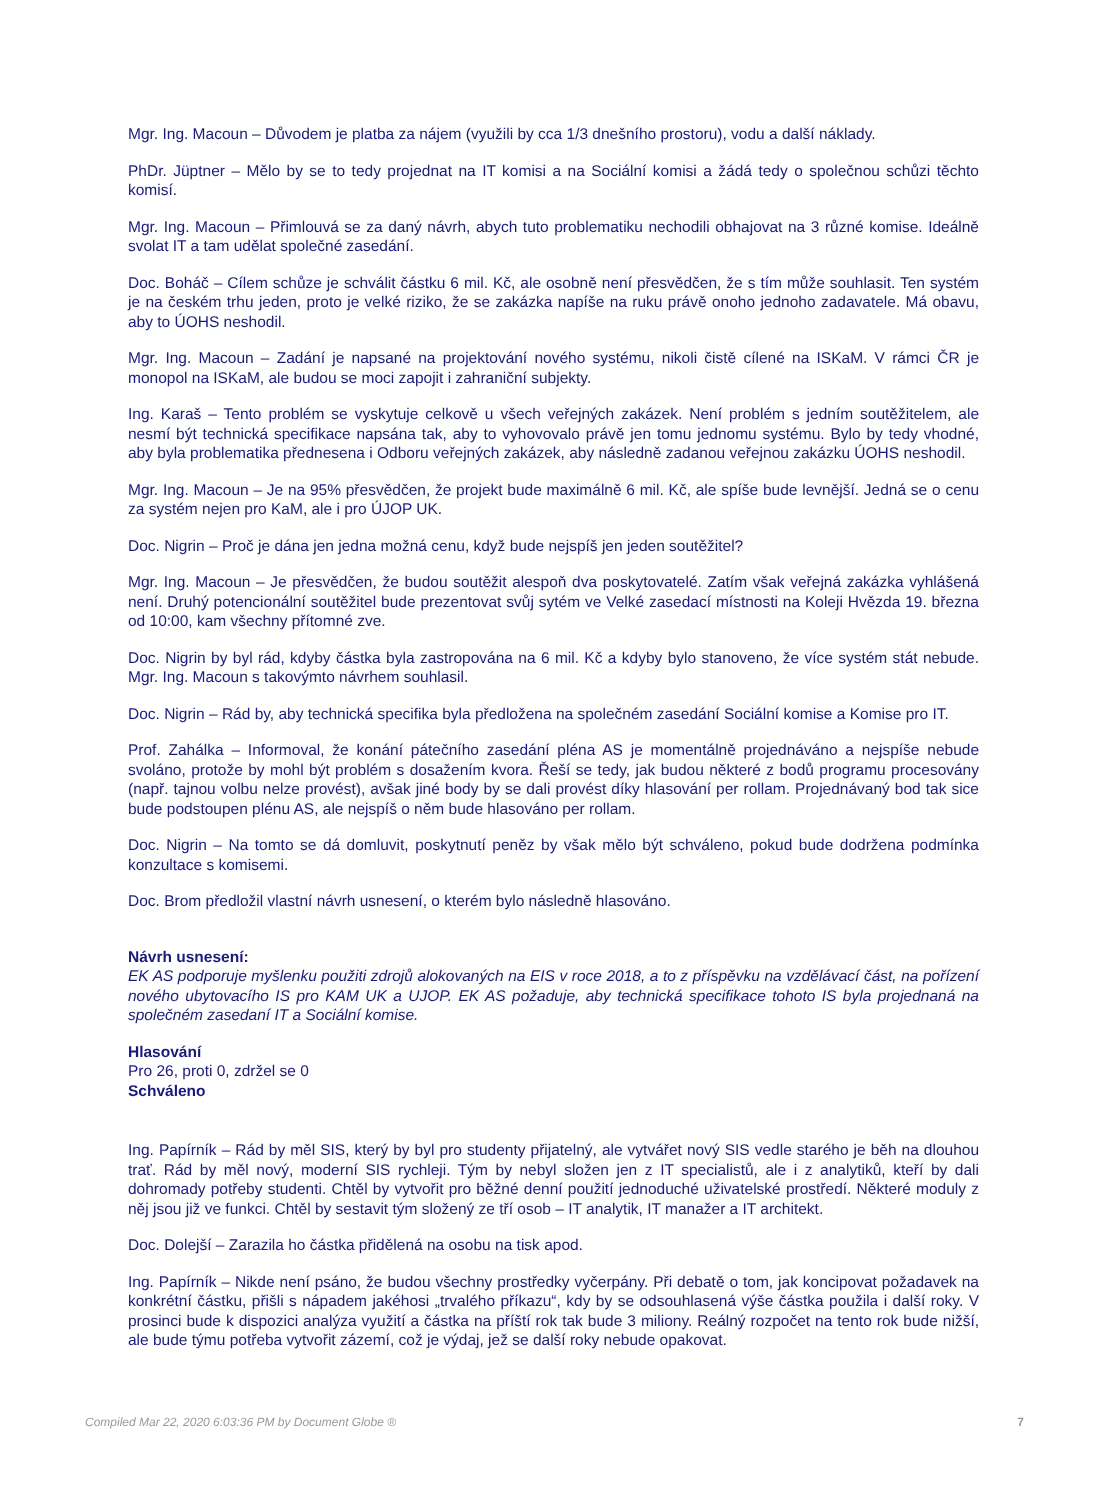Mgr. Ing. Macoun – Důvodem je platba za nájem (využili by cca 1/3 dnešního prostoru), vodu a další náklady.
PhDr. Jüptner – Mělo by se to tedy projednat na IT komisi a na Sociální komisi a žádá tedy o společnou schůzi těchto komisí.
Mgr. Ing. Macoun – Přimlouvá se za daný návrh, abych tuto problematiku nechodili obhajovat na 3 různé komise. Ideálně svolat IT a tam udělat společné zasedání.
Doc. Boháč – Cílem schůze je schválit částku 6 mil. Kč, ale osobně není přesvědčen, že s tím může souhlasit. Ten systém je na českém trhu jeden, proto je velké riziko, že se zakázka napíše na ruku právě onoho jednoho zadavatele. Má obavu, aby to ÚOHS neshodil.
Mgr. Ing. Macoun – Zadání je napsané na projektování nového systému, nikoli čistě cílené na ISKaM. V rámci ČR je monopol na ISKaM, ale budou se moci zapojit i zahraniční subjekty.
Ing. Karaš – Tento problém se vyskytuje celkově u všech veřejných zakázek. Není problém s jedním soutěžitelem, ale nesmí být technická specifikace napsána tak, aby to vyhovovalo právě jen tomu jednomu systému. Bylo by tedy vhodné, aby byla problematika přednesena i Odboru veřejných zakázek, aby následně zadanou veřejnou zakázku ÚOHS neshodil.
Mgr. Ing. Macoun – Je na 95% přesvědčen, že projekt bude maximálně 6 mil. Kč, ale spíše bude levnější. Jedná se o cenu za systém nejen pro KaM, ale i pro ÚJOP UK.
Doc. Nigrin – Proč je dána jen jedna možná cenu, když bude nejspíš jen jeden soutěžitel?
Mgr. Ing. Macoun – Je přesvědčen, že budou soutěžit alespoň dva poskytovatelé. Zatím však veřejná zakázka vyhlášená není. Druhý potencionální soutěžitel bude prezentovat svůj sytém ve Velké zasedací místnosti na Koleji Hvězda 19. března od 10:00, kam všechny přítomné zve.
Doc. Nigrin by byl rád, kdyby částka byla zastropována na 6 mil. Kč a kdyby bylo stanoveno, že více systém stát nebude. Mgr. Ing. Macoun s takovýmto návrhem souhlasil.
Doc. Nigrin – Rád by, aby technická specifika byla předložena na společném zasedání Sociální komise a Komise pro IT.
Prof. Zahálka – Informoval, že konání pátečního zasedání pléna AS je momentálně projednáváno a nejspíše nebude svoláno, protože by mohl být problém s dosažením kvora. Řeší se tedy, jak budou některé z bodů programu procesovány (např. tajnou volbu nelze provést), avšak jiné body by se dali provést díky hlasování per rollam. Projednávaný bod tak sice bude podstoupen plénu AS, ale nejspíš o něm bude hlasováno per rollam.
Doc. Nigrin – Na tomto se dá domluvit, poskytnutí peněz by však mělo být schváleno, pokud bude dodržena podmínka konzultace s komisemi.
Doc. Brom předložil vlastní návrh usnesení, o kterém bylo následně hlasováno.
Návrh usnesení:
EK AS podporuje myšlenku použiti zdrojů alokovaných na EIS v roce 2018, a to z příspěvku na vzdělávací část, na pořízení nového ubytovacího IS pro KAM UK a UJOP. EK AS požaduje, aby technická specifikace tohoto IS byla projednaná na společném zasedaní IT a Sociální komise.
Hlasování
Pro 26, proti 0, zdržel se 0
Schváleno
Ing. Papírník – Rád by měl SIS, který by byl pro studenty přijatelný, ale vytvářet nový SIS vedle starého je běh na dlouhou trať. Rád by měl nový, moderní SIS rychleji. Tým by nebyl složen jen z IT specialistů, ale i z analytiků, kteří by dali dohromady potřeby studenti. Chtěl by vytvořit pro běžné denní použití jednoduché uživatelské prostředí. Některé moduly z něj jsou již ve funkci. Chtěl by sestavit tým složený ze tří osob – IT analytik, IT manažer a IT architekt.
Doc. Dolejší – Zarazila ho částka přidělená na osobu na tisk apod.
Ing. Papírník – Nikde není psáno, že budou všechny prostředky vyčerpány. Při debatě o tom, jak koncipovat požadavek na konkrétní částku, přišli s nápadem jakéhosi „trvalého příkazu“, kdy by se odsouhlasená výše částka použila i další roky. V prosinci bude k dispozici analýza využití a částka na příští rok tak bude 3 miliony. Reálný rozpočet na tento rok bude nižší, ale bude týmu potřeba vytvořit zázemí, což je výdaj, jež se další roky nebude opakovat.
Compiled Mar 22, 2020 6:03:36 PM by Document Globe ® 7